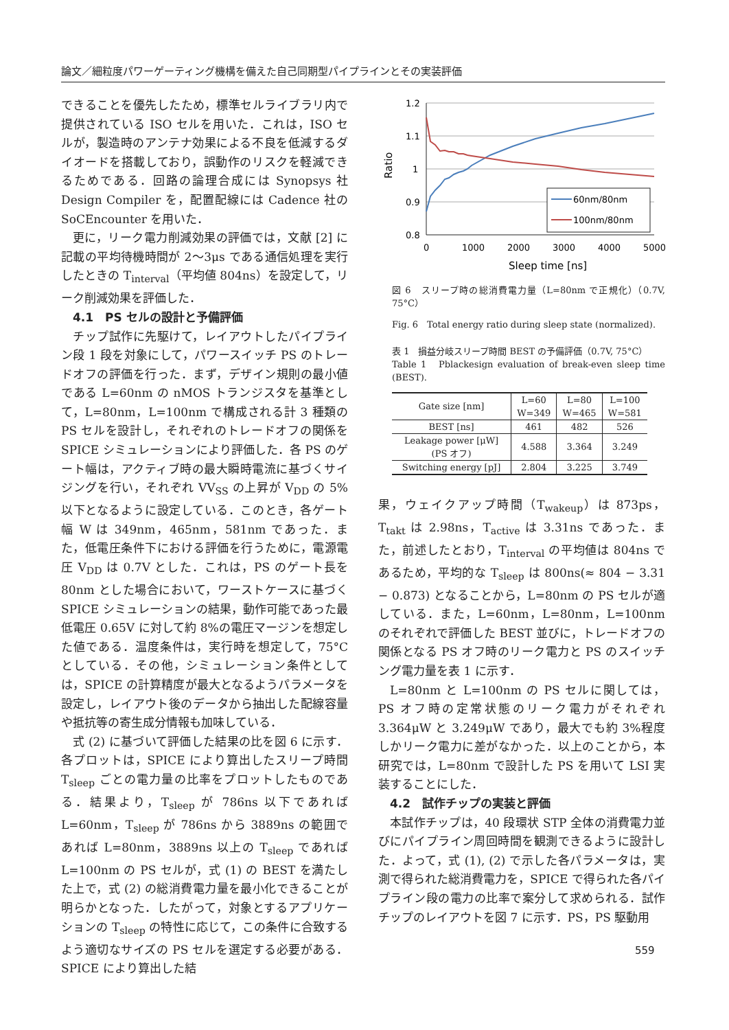論文／細粒度パワーゲーティング機構を備えた自己同期型パイプラインとその実装評価
できることを優先したため，標準セルライブラリ内で提供されている ISO セルを用いた．これは，ISO セルが，製造時のアンテナ効果による不良を低減するダイオードを搭載しており，誤動作のリスクを軽減できるためである．回路の論理合成には Synopsys 社 Design Compiler を，配置配線には Cadence 社の SoCEncounter を用いた．
更に，リーク電力削減効果の評価では，文献 [2] に記載の平均待機時間が 2～3μs である通信処理を実行したときの T<sub>interval</sub>（平均値 804ns）を設定して，リーク削減効果を評価した．
4.1　PS セルの設計と予備評価
チップ試作に先駆けて，レイアウトしたパイプライン段 1 段を対象にして，パワースイッチ PS のトレードオフの評価を行った．まず，デザイン規則の最小値である L=60nm の nMOS トランジスタを基準として，L=80nm，L=100nm で構成される計 3 種類の PS セルを設計し，それぞれのトレードオフの関係を SPICE シミュレーションにより評価した．各 PS のゲート幅は，アクティブ時の最大瞬時電流に基づくサイジングを行い，それぞれ VV<sub>SS</sub> の上昇が V<sub>DD</sub> の 5%以下となるように設定している．このとき，各ゲート幅 W は 349nm，465nm，581nm であった．また，低電圧条件下における評価を行うために，電源電圧 V<sub>DD</sub> は 0.7V とした．これは，PS のゲート長を 80nm とした場合において，ワーストケースに基づく SPICE シミュレーションの結果，動作可能であった最低電圧 0.65V に対して約 8%の電圧マージンを想定した値である．温度条件は，実行時を想定して，75°C としている．その他，シミュレーション条件としては，SPICE の計算精度が最大となるようパラメータを設定し，レイアウト後のデータから抽出した配線容量や抵抗等の寄生成分情報も加味している．
式 (2) に基づいて評価した結果の比を図 6 に示す．各プロットは，SPICE により算出したスリープ時間 T<sub>sleep</sub> ごとの電力量の比率をプロットしたものである．結果より，T<sub>sleep</sub> が 786ns 以下であれば L=60nm，T<sub>sleep</sub> が 786ns から 3889ns の範囲であれば L=80nm，3889ns 以上の T<sub>sleep</sub> であれば L=100nm の PS セルが，式 (1) の BEST を満たした上で，式 (2) の総消費電力量を最小化できることが明らかとなった．したがって，対象とするアプリケーションの T<sub>sleep</sub> の特性に応じて，この条件に合致するよう適切なサイズの PS セルを選定する必要がある．SPICE により算出した結
1.2
1.1
1
0.9
0.8
0
1000
2000
3000
4000
5000
Sleep time [ns]
Ratio
60nm/80nm
100nm/80nm
図 6　スリープ時の総消費電力量（L=80nm で正規化）（0.7V, 75°C）
Fig. 6　Total energy ratio during sleep state (normalized).
表 1　損益分岐スリープ時間 BEST の予備評価（0.7V, 75°C）
Table 1　Pblackesign evaluation of break-even sleep time (BEST).
| Gate size [nm] | L=60 W=349 | L=80 W=465 | L=100 W=581 |
| --- | --- | --- | --- |
| BEST [ns] | 461 | 482 | 526 |
| Leakage power [μW] (PS オフ) | 4.588 | 3.364 | 3.249 |
| Switching energy [pJ] | 2.804 | 3.225 | 3.749 |
果，ウェイクアップ時間（T<sub>wakeup</sub>）は 873ps，T<sub>takt</sub> は 2.98ns，T<sub>active</sub> は 3.31ns であった．また，前述したとおり，T<sub>interval</sub> の平均値は 804ns であるため，平均的な T<sub>sleep</sub> は 800ns(≈ 804 − 3.31 − 0.873) となることから，L=80nm の PS セルが適している．また，L=60nm，L=80nm，L=100nm のそれぞれで評価した BEST 並びに，トレードオフの関係となる PS オフ時のリーク電力と PS のスイッチング電力量を表 1 に示す．
L=80nm と L=100nm の PS セルに関しては，PS オフ時の定常状態のリーク電力がそれぞれ 3.364μW と 3.249μW であり，最大でも約 3%程度しかリーク電力に差がなかった．以上のことから，本研究では，L=80nm で設計した PS を用いて LSI 実装することにした．
4.2　試作チップの実装と評価
本試作チップは，40 段環状 STP 全体の消費電力並びにパイプライン周回時間を観測できるように設計した．よって，式 (1), (2) で示した各パラメータは，実測で得られた総消費電力を，SPICE で得られた各パイプライン段の電力の比率で案分して求められる．試作チップのレイアウトを図 7 に示す．PS，PS 駆動用
559